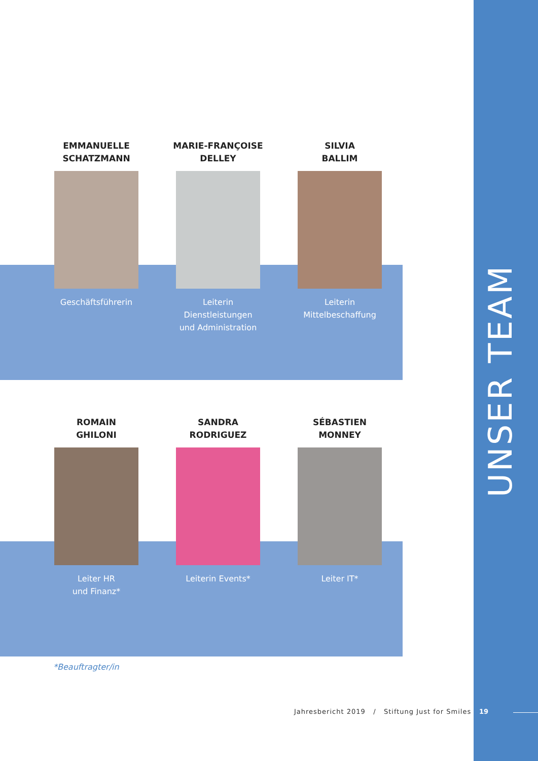EMMANUELLE
SCHATZMANN
Geschäftsführerin
MARIE-FRANÇOISE
DELLEY
Leiterin
Dienstleistungen
und Administration
SILVIA
BALLIM
Leiterin
Mittelbeschaffung
ROMAIN
GHILONI
Leiter HR
und Finanz*
SANDRA
RODRIGUEZ
Leiterin Events*
SÉBASTIEN
MONNEY
Leiter IT*
*Beauftragter/in
Jahresbericht 2019 / Stiftung Just for Smiles
19
UNSER TEAM